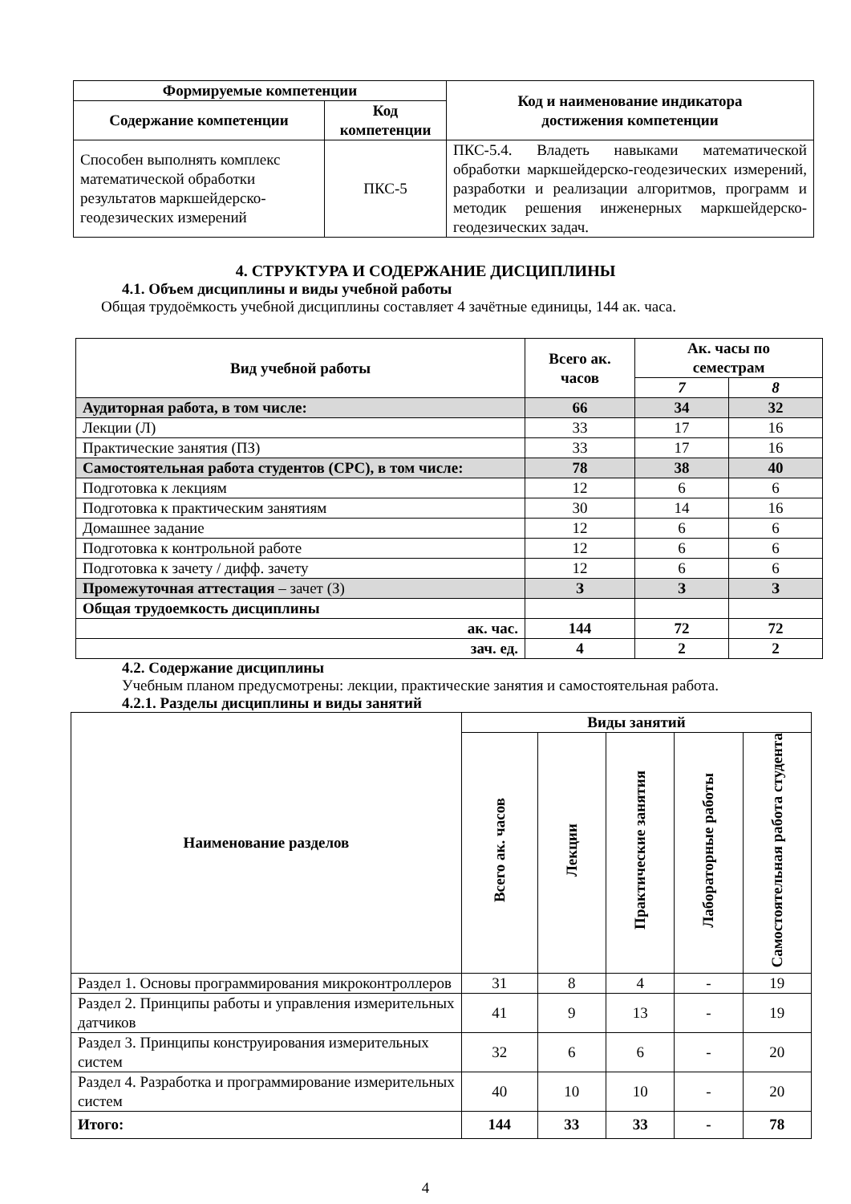| Формируемые компетенции | | Код и наименование индикатора достижения компетенции |
| --- | --- | --- |
| Содержание компетенции | Код компетенции | |
| Способен выполнять комплекс математической обработки результатов маркшейдерско-геодезических измерений | ПКС-5 | ПКС-5.4. Владеть навыками математической обработки маркшейдерско-геодезических измерений, разработки и реализации алгоритмов, программ и методик решения инженерных маркшейдерско-геодезических задач. |
4. СТРУКТУРА И СОДЕРЖАНИЕ ДИСЦИПЛИНЫ
4.1. Объем дисциплины и виды учебной работы
Общая трудоёмкость учебной дисциплины составляет 4 зачётные единицы, 144 ак. часа.
| Вид учебной работы | Всего ак. часов | Ак. часы по семестрам | |
| --- | --- | --- | --- |
| | | 7 | 8 |
| Аудиторная работа, в том числе: | 66 | 34 | 32 |
| Лекции (Л) | 33 | 17 | 16 |
| Практические занятия (ПЗ) | 33 | 17 | 16 |
| Самостоятельная работа студентов (СРС), в том числе: | 78 | 38 | 40 |
| Подготовка к лекциям | 12 | 6 | 6 |
| Подготовка к практическим занятиям | 30 | 14 | 16 |
| Домашнее задание | 12 | 6 | 6 |
| Подготовка к контрольной работе | 12 | 6 | 6 |
| Подготовка к зачету / дифф. зачету | 12 | 6 | 6 |
| Промежуточная аттестация – зачет (З) | З | З | З |
| Общая трудоемкость дисциплины | | | |
| ак. час. | 144 | 72 | 72 |
| зач. ед. | 4 | 2 | 2 |
4.2. Содержание дисциплины
Учебным планом предусмотрены: лекции, практические занятия и самостоятельная работа.
4.2.1. Разделы дисциплины и виды занятий
| Наименование разделов | Виды занятий | | | | |
| --- | --- | --- | --- | --- | --- |
| | Всего ак. часов | Лекции | Практические занятия | Лабораторные работы | Самостоятельная работа студента |
| Раздел 1. Основы программирования микроконтроллеров | 31 | 8 | 4 | - | 19 |
| Раздел 2. Принципы работы и управления измерительных датчиков | 41 | 9 | 13 | - | 19 |
| Раздел 3. Принципы конструирования измерительных систем | 32 | 6 | 6 | - | 20 |
| Раздел 4. Разработка и программирование измерительных систем | 40 | 10 | 10 | - | 20 |
| Итого: | 144 | 33 | 33 | - | 78 |
4